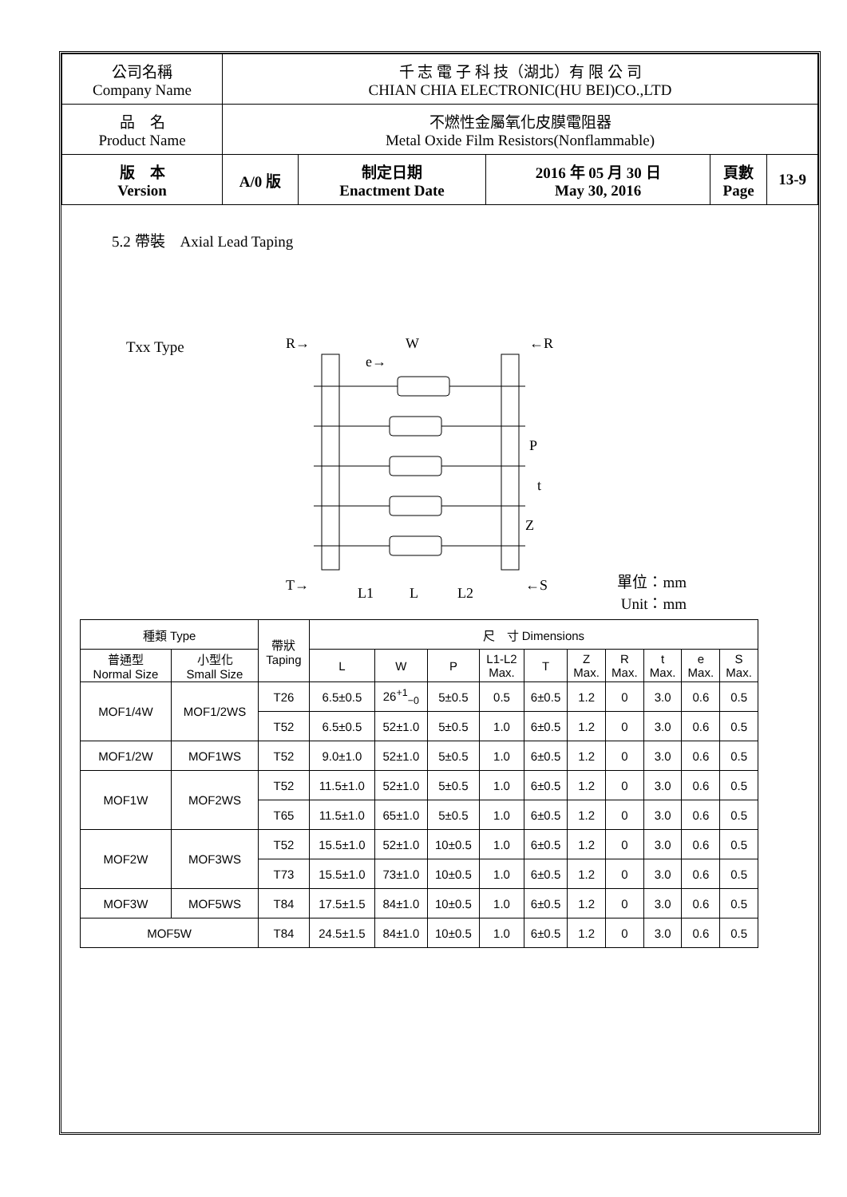| 公司名稱 Company Name | 千 志 電 子 科 技（湖北）有 限 公 司 CHIAN CHIA ELECTRONIC(HU BEI)CO.,LTD | | | | |
| 品 名 Product Name | 不燃性金屬氧化皮膜電阻器 Metal Oxide Film Resistors(Nonflammable) | | | | |
| 版 本 Version | A/0 版 | 制定日期 Enactment Date | 2016 年 05 月 30 日 May 30, 2016 | 頁數 Page | 13-9 |
5.2 帶裝　Axial Lead Taping
Txx Type
R→
W
←R
e→
P
t
Z
T→
L1
L
L2
←S
單位：mm
Unit：mm
| 種類 Type | | 帶狀 Taping | 尺 寸 Dimensions | | | | | | | | | |
| --- | --- | --- | --- | --- | --- | --- | --- | --- | --- | --- | --- | --- |
| 普通型 Normal Size | 小型化 Small Size | | L | W | P | L1-L2 Max. | T | Z Max. | R Max. | t Max. | e Max. | S Max. |
| MOF1/4W | MOF1/2WS | T26 | 6.5±0.5 | 26<sup>+1</sup><sub>−0</sub> | 5±0.5 | 0.5 | 6±0.5 | 1.2 | 0 | 3.0 | 0.6 | 0.5 |
| | | T52 | 6.5±0.5 | 52±1.0 | 5±0.5 | 1.0 | 6±0.5 | 1.2 | 0 | 3.0 | 0.6 | 0.5 |
| MOF1/2W | MOF1WS | T52 | 9.0±1.0 | 52±1.0 | 5±0.5 | 1.0 | 6±0.5 | 1.2 | 0 | 3.0 | 0.6 | 0.5 |
| MOF1W | MOF2WS | T52 | 11.5±1.0 | 52±1.0 | 5±0.5 | 1.0 | 6±0.5 | 1.2 | 0 | 3.0 | 0.6 | 0.5 |
| | | T65 | 11.5±1.0 | 65±1.0 | 5±0.5 | 1.0 | 6±0.5 | 1.2 | 0 | 3.0 | 0.6 | 0.5 |
| MOF2W | MOF3WS | T52 | 15.5±1.0 | 52±1.0 | 10±0.5 | 1.0 | 6±0.5 | 1.2 | 0 | 3.0 | 0.6 | 0.5 |
| | | T73 | 15.5±1.0 | 73±1.0 | 10±0.5 | 1.0 | 6±0.5 | 1.2 | 0 | 3.0 | 0.6 | 0.5 |
| MOF3W | MOF5WS | T84 | 17.5±1.5 | 84±1.0 | 10±0.5 | 1.0 | 6±0.5 | 1.2 | 0 | 3.0 | 0.6 | 0.5 |
| MOF5W | | T84 | 24.5±1.5 | 84±1.0 | 10±0.5 | 1.0 | 6±0.5 | 1.2 | 0 | 3.0 | 0.6 | 0.5 |